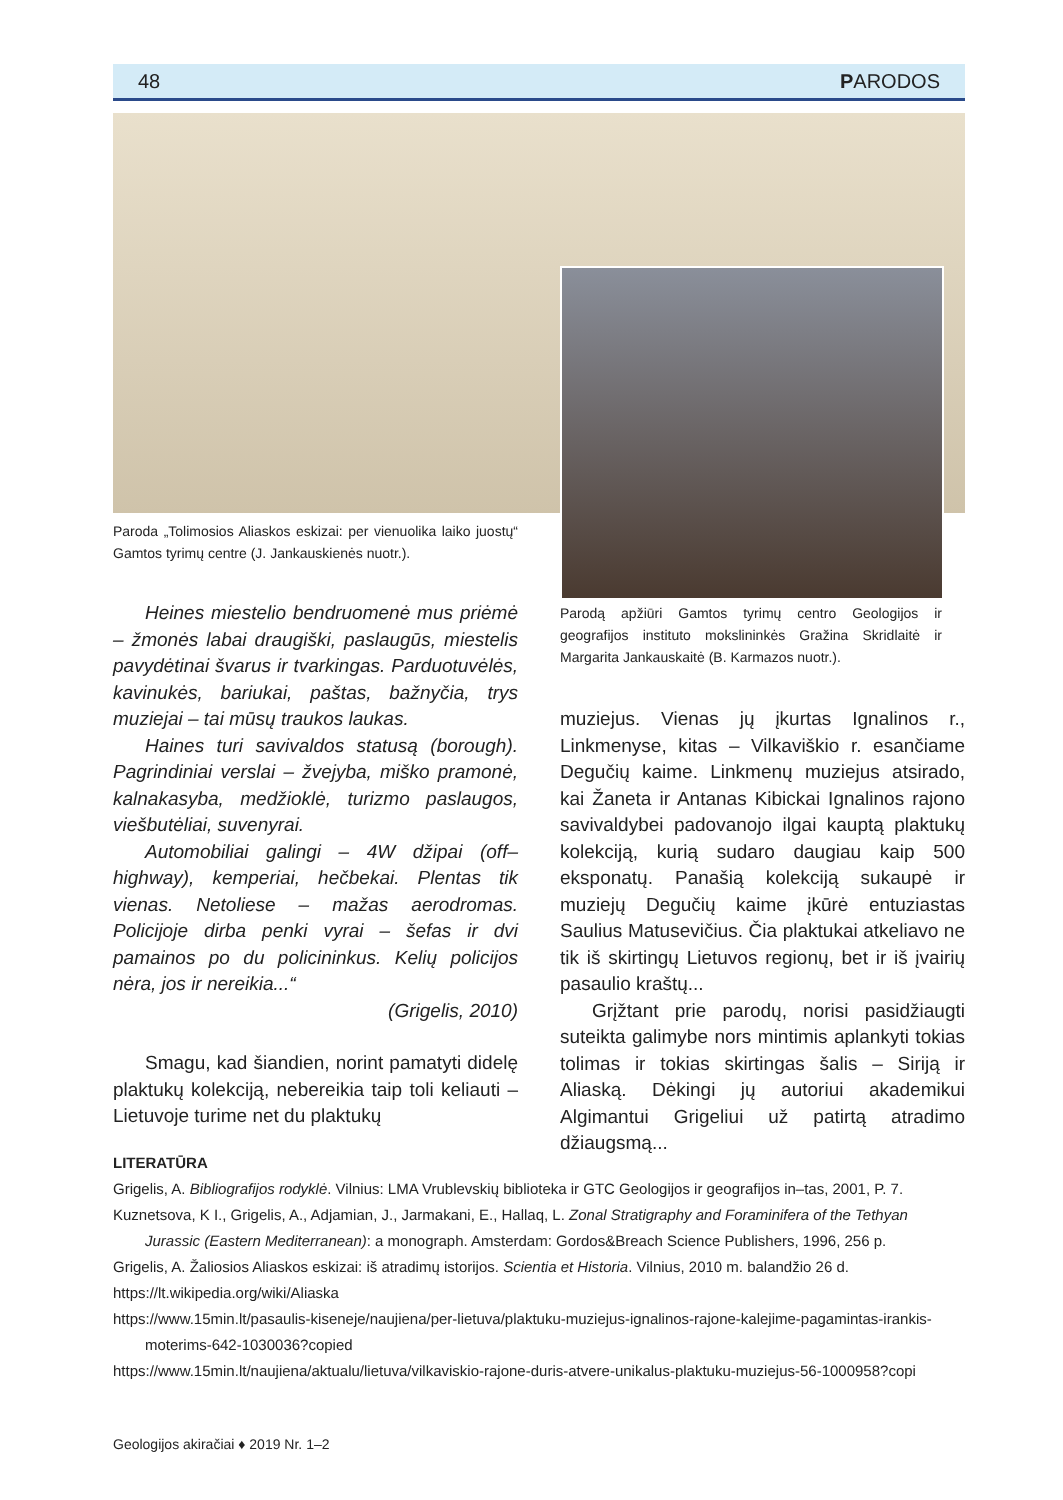48 PARODOS
Paroda „Tolimosios Aliaskos eskizai: per vienuolika laiko juostų“ Gamtos tyrimų centre (J. Jankauskienės nuotr.).
Parodą apžiūri Gamtos tyrimų centro Geologijos ir geografijos instituto mokslininkės Gražina Skridlaitė ir Margarita Jankauskaitė (B. Karmazos nuotr.).
Heines miestelio bendruomenė mus priėmė – žmonės labai draugiški, paslaugūs, miestelis pavydėtinai švarus ir tvarkingas. Parduotuvėlės, kavinukės, bariukai, paštas, bažnyčia, trys muziejai – tai mūsų traukos laukas.
Haines turi savivaldos statusą (borough). Pagrindiniai verslai – žvejyba, miško pramonė, kalnakasyba, medžioklė, turizmo paslaugos, viešbutėliai, suvenyrai.
Automobiliai galingi – 4W džipai (off–highway), kemperiai, hečbekai. Plentas tik vienas. Netoliese – mažas aerodromas. Policijoje dirba penki vyrai – šefas ir dvi pamainos po du policininkus. Kelių policijos nėra, jos ir nereikia...“
(Grigelis, 2010)
Smagu, kad šiandien, norint pamatyti didelę plaktukų kolekciją, nebereikia taip toli keliauti – Lietuvoje turime net du plaktukų
muziejus. Vienas jų įkurtas Ignalinos r., Linkmenyse, kitas – Vilkaviškio r. esančiame Degučių kaime. Linkmenų muziejus atsirado, kai Žaneta ir Antanas Kibickai Ignalinos rajono savivaldybei padovanojo ilgai kauptą plaktukų kolekciją, kurią sudaro daugiau kaip 500 eksponatų. Panašią kolekciją sukaupė ir muziejų Degučių kaime įkūrė entuziastas Saulius Matusevičius. Čia plaktukai atkeliavo ne tik iš skirtingų Lietuvos regionų, bet ir iš įvairių pasaulio kraštų...
Grįžtant prie parodų, norisi pasidžiaugti suteikta galimybe nors mintimis aplankyti tokias tolimas ir tokias skirtingas šalis – Siriją ir Aliaską. Dėkingi jų autoriui akademikui Algimantui Grigeliui už patirtą atradimo džiaugsmą...
LITERATŪRA
Grigelis, A. Bibliografijos rodyklė. Vilnius: LMA Vrublevskių biblioteka ir GTC Geologijos ir geografijos in–tas, 2001, P. 7.
Kuznetsova, K I., Grigelis, A., Adjamian, J., Jarmakani, E., Hallaq, L. Zonal Stratigraphy and Foraminifera of the Tethyan Jurassic (Eastern Mediterranean): a monograph. Amsterdam: Gordos&Breach Science Publishers, 1996, 256 p.
Grigelis, A. Žaliosios Aliaskos eskizai: iš atradimų istorijos. Scientia et Historia. Vilnius, 2010 m. balandžio 26 d.
https://lt.wikipedia.org/wiki/Aliaska
https://www.15min.lt/pasaulis-kiseneje/naujiena/per-lietuva/plaktuku-muziejus-ignalinos-rajone-kalejime-pagamintas-irankis-moterims-642-1030036?copied
https://www.15min.lt/naujiena/aktualu/lietuva/vilkaviskio-rajone-duris-atvere-unikalus-plaktuku-muziejus-56-1000958?copi
Geologijos akiračiai ♦ 2019 Nr. 1–2